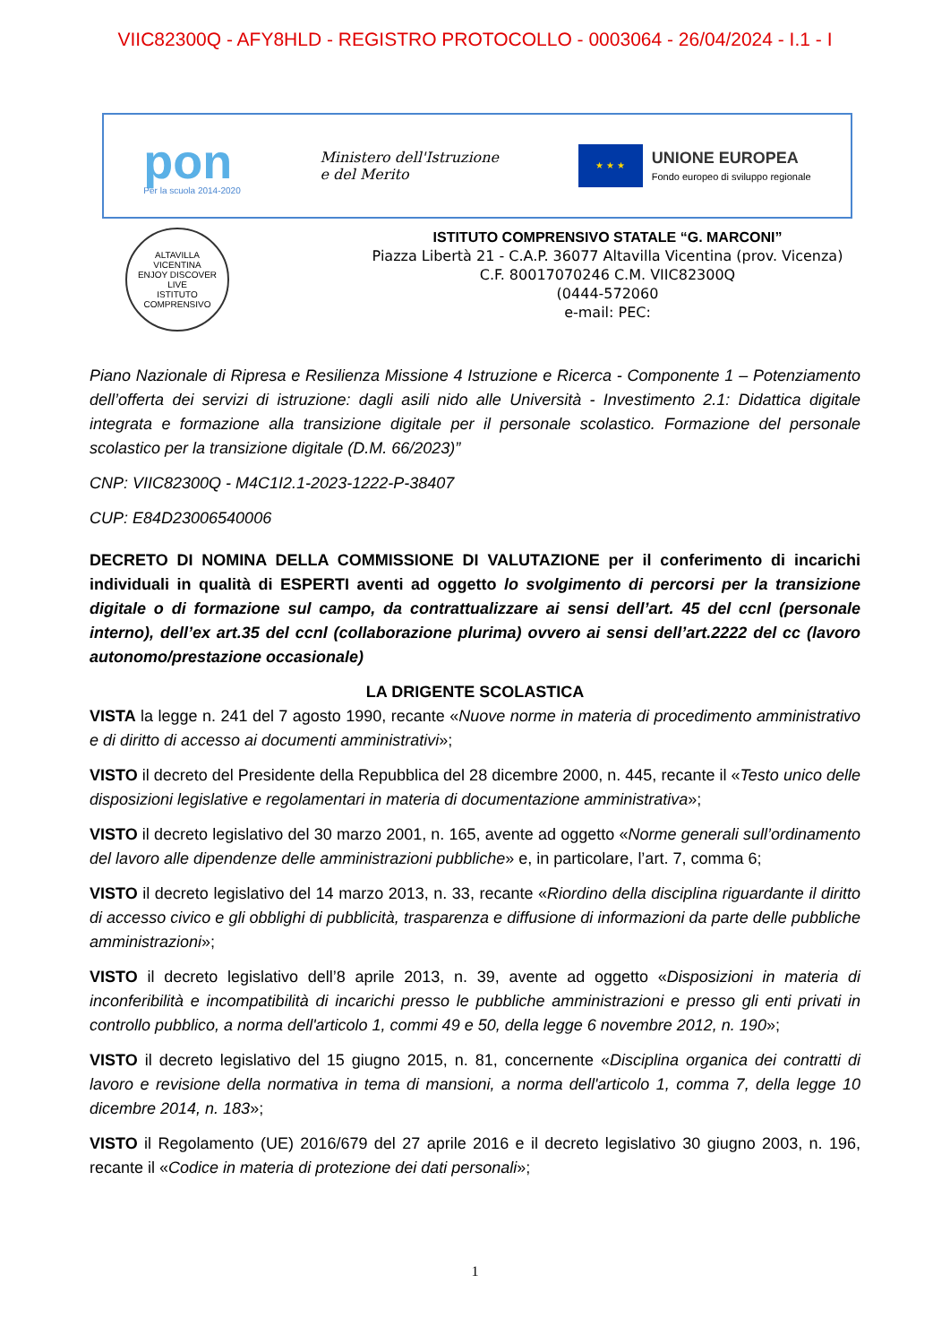VIIC82300Q - AFY8HLD - REGISTRO PROTOCOLLO - 0003064 - 26/04/2024 - I.1 - I
pon
Per la scuola 2014-2020
Ministero dell'Istruzione
e del Merito
★ ★ ★
UNIONE EUROPEA
Fondo europeo di sviluppo regionale
ALTAVILLA
VICENTINA
ENJOY DISCOVER LIVE
ISTITUTO
COMPRENSIVO
ISTITUTO COMPRENSIVO STATALE “G. MARCONI”
Piazza Libertà 21 - C.A.P. 36077 Altavilla Vicentina (prov. Vicenza)
C.F. 80017070246 C.M. VIIC82300Q
(0444-572060
e-mail: PEC:
Piano Nazionale di Ripresa e Resilienza Missione 4 Istruzione e Ricerca - Componente 1 – Potenziamento dell’offerta dei servizi di istruzione: dagli asili nido alle Università - Investimento 2.1: Didattica digitale integrata e formazione alla transizione digitale per il personale scolastico. Formazione del personale scolastico per la transizione digitale (D.M. 66/2023)”
CNP: VIIC82300Q - M4C1I2.1-2023-1222-P-38407
CUP: E84D23006540006
DECRETO DI NOMINA DELLA COMMISSIONE DI VALUTAZIONE per il conferimento di incarichi individuali in qualità di ESPERTI aventi ad oggetto lo svolgimento di percorsi per la transizione digitale o di formazione sul campo, da contrattualizzare ai sensi dell’art. 45 del ccnl (personale interno), dell’ex art.35 del ccnl (collaborazione plurima) ovvero ai sensi dell’art.2222 del cc (lavoro autonomo/prestazione occasionale)
LA DRIGENTE SCOLASTICA
VISTA la legge n. 241 del 7 agosto 1990, recante «Nuove norme in materia di procedimento amministrativo e di diritto di accesso ai documenti amministrativi»;
VISTO il decreto del Presidente della Repubblica del 28 dicembre 2000, n. 445, recante il «Testo unico delle disposizioni legislative e regolamentari in materia di documentazione amministrativa»;
VISTO il decreto legislativo del 30 marzo 2001, n. 165, avente ad oggetto «Norme generali sull’ordinamento del lavoro alle dipendenze delle amministrazioni pubbliche» e, in particolare, l’art. 7, comma 6;
VISTO il decreto legislativo del 14 marzo 2013, n. 33, recante «Riordino della disciplina riguardante il diritto di accesso civico e gli obblighi di pubblicità, trasparenza e diffusione di informazioni da parte delle pubbliche amministrazioni»;
VISTO il decreto legislativo dell’8 aprile 2013, n. 39, avente ad oggetto «Disposizioni in materia di inconferibilità e incompatibilità di incarichi presso le pubbliche amministrazioni e presso gli enti privati in controllo pubblico, a norma dell'articolo 1, commi 49 e 50, della legge 6 novembre 2012, n. 190»;
VISTO il decreto legislativo del 15 giugno 2015, n. 81, concernente «Disciplina organica dei contratti di lavoro e revisione della normativa in tema di mansioni, a norma dell'articolo 1, comma 7, della legge 10 dicembre 2014, n. 183»;
VISTO il Regolamento (UE) 2016/679 del 27 aprile 2016 e il decreto legislativo 30 giugno 2003, n. 196, recante il «Codice in materia di protezione dei dati personali»;
1